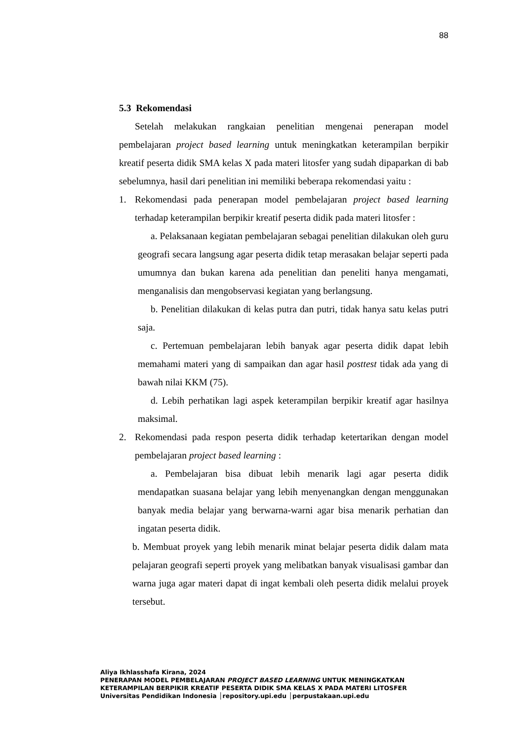88
5.3 Rekomendasi
Setelah melakukan rangkaian penelitian mengenai penerapan model pembelajaran project based learning untuk meningkatkan keterampilan berpikir kreatif peserta didik SMA kelas X pada materi litosfer yang sudah dipaparkan di bab sebelumnya, hasil dari penelitian ini memiliki beberapa rekomendasi yaitu :
1. Rekomendasi pada penerapan model pembelajaran project based learning terhadap keterampilan berpikir kreatif peserta didik pada materi litosfer :
a. Pelaksanaan kegiatan pembelajaran sebagai penelitian dilakukan oleh guru geografi secara langsung agar peserta didik tetap merasakan belajar seperti pada umumnya dan bukan karena ada penelitian dan peneliti hanya mengamati, menganalisis dan mengobservasi kegiatan yang berlangsung.
b. Penelitian dilakukan di kelas putra dan putri, tidak hanya satu kelas putri saja.
c. Pertemuan pembelajaran lebih banyak agar peserta didik dapat lebih memahami materi yang di sampaikan dan agar hasil posttest tidak ada yang di bawah nilai KKM (75).
d. Lebih perhatikan lagi aspek keterampilan berpikir kreatif agar hasilnya maksimal.
2. Rekomendasi pada respon peserta didik terhadap ketertarikan dengan model pembelajaran project based learning :
a. Pembelajaran bisa dibuat lebih menarik lagi agar peserta didik mendapatkan suasana belajar yang lebih menyenangkan dengan menggunakan banyak media belajar yang berwarna-warni agar bisa menarik perhatian dan ingatan peserta didik.
b. Membuat proyek yang lebih menarik minat belajar peserta didik dalam mata pelajaran geografi seperti proyek yang melibatkan banyak visualisasi gambar dan warna juga agar materi dapat di ingat kembali oleh peserta didik melalui proyek tersebut.
Aliya Ikhlasshafa Kirana, 2024
PENERAPAN MODEL PEMBELAJARAN PROJECT BASED LEARNING UNTUK MENINGKATKAN
KETERAMPILAN BERPIKIR KREATIF PESERTA DIDIK SMA KELAS X PADA MATERI LITOSFER
Universitas Pendidikan Indonesia │repository.upi.edu │perpustakaan.upi.edu